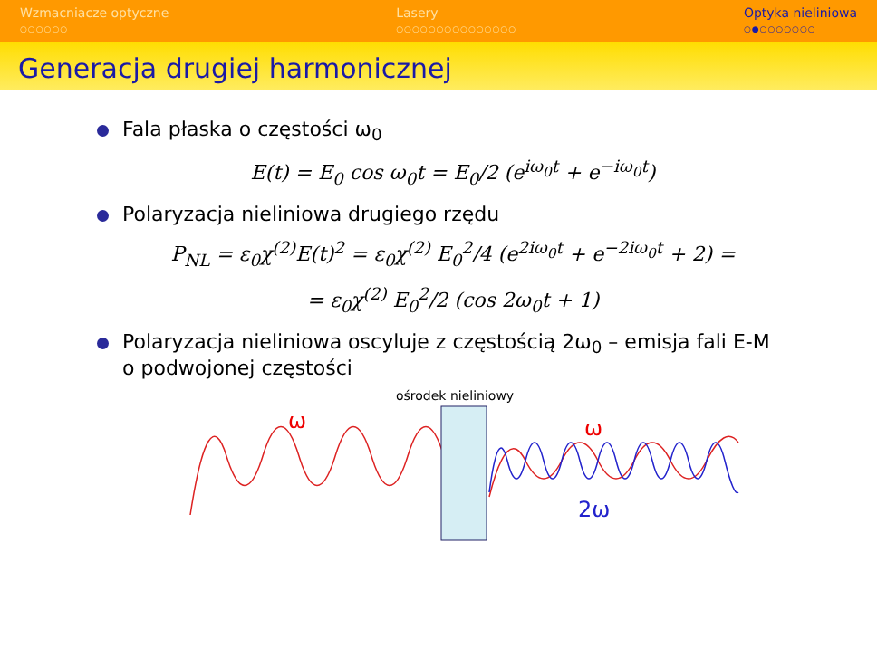Wzmacniacze optyczne
○○○○○○
Lasery
○○○○○○○○○○○○○○○
Optyka nieliniowa
○●○○○○○○○
Generacja drugiej harmonicznej
Fala płaska o częstości ω<sub>0</sub>
E(t) = E<sub>0</sub> cos ω<sub>0</sub>t = E<sub>0</sub>/2 (e<sup>iω<sub>0</sub>t</sup> + e<sup>−iω<sub>0</sub>t</sup>)
Polaryzacja nieliniowa drugiego rzędu
P<sub>NL</sub> = ε<sub>0</sub>χ<sup>(2)</sup>E(t)<sup>2</sup> = ε<sub>0</sub>χ<sup>(2)</sup> E<sub>0</sub><sup>2</sup>/4 (e<sup>2iω<sub>0</sub>t</sup> + e<sup>−2iω<sub>0</sub>t</sup> + 2) =
= ε<sub>0</sub>χ<sup>(2)</sup> E<sub>0</sub><sup>2</sup>/2 (cos 2ω<sub>0</sub>t + 1)
Polaryzacja nieliniowa oscyluje z częstością 2ω<sub>0</sub> – emisja fali E-M o podwojonej częstości
ośrodek nieliniowy
ω ω
2ω